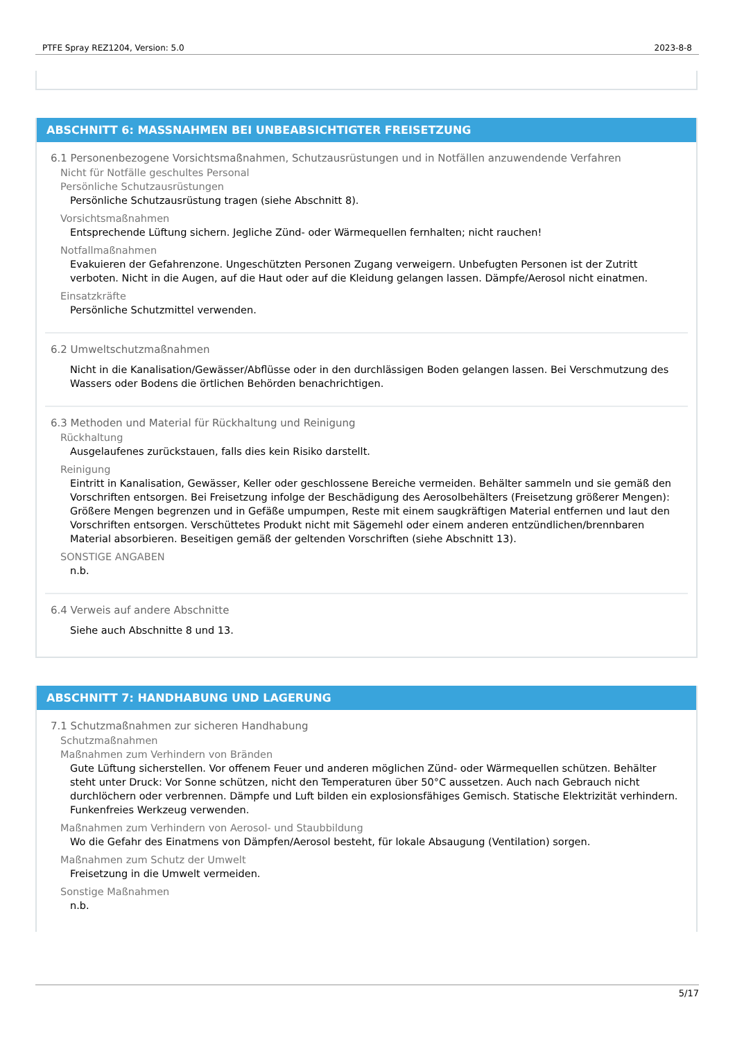PTFE Spray REZ1204, Version: 5.0 2023-8-8
ABSCHNITT 6: MASSNAHMEN BEI UNBEABSICHTIGTER FREISETZUNG
6.1 Personenbezogene Vorsichtsmaßnahmen, Schutzausrüstungen und in Notfällen anzuwendende Verfahren
Nicht für Notfälle geschultes Personal
Persönliche Schutzausrüstungen
Persönliche Schutzausrüstung tragen (siehe Abschnitt 8).
Vorsichtsmaßnahmen
Entsprechende Lüftung sichern. Jegliche Zünd- oder Wärmequellen fernhalten; nicht rauchen!
Notfallmaßnahmen
Evakuieren der Gefahrenzone. Ungeschützten Personen Zugang verweigern. Unbefugten Personen ist der Zutritt verboten. Nicht in die Augen, auf die Haut oder auf die Kleidung gelangen lassen. Dämpfe/Aerosol nicht einatmen.
Einsatzkräfte
Persönliche Schutzmittel verwenden.
6.2 Umweltschutzmaßnahmen
Nicht in die Kanalisation/Gewässer/Abflüsse oder in den durchlässigen Boden gelangen lassen. Bei Verschmutzung des Wassers oder Bodens die örtlichen Behörden benachrichtigen.
6.3 Methoden und Material für Rückhaltung und Reinigung
Rückhaltung
Ausgelaufenes zurückstauen, falls dies kein Risiko darstellt.
Reinigung
Eintritt in Kanalisation, Gewässer, Keller oder geschlossene Bereiche vermeiden. Behälter sammeln und sie gemäß den Vorschriften entsorgen. Bei Freisetzung infolge der Beschädigung des Aerosolbehälters (Freisetzung größerer Mengen): Größere Mengen begrenzen und in Gefäße umpumpen, Reste mit einem saugkräftigen Material entfernen und laut den Vorschriften entsorgen. Verschüttetes Produkt nicht mit Sägemehl oder einem anderen entzündlichen/brennbaren Material absorbieren. Beseitigen gemäß der geltenden Vorschriften (siehe Abschnitt 13).
SONSTIGE ANGABEN
n.b.
6.4 Verweis auf andere Abschnitte
Siehe auch Abschnitte 8 und 13.
ABSCHNITT 7: HANDHABUNG UND LAGERUNG
7.1 Schutzmaßnahmen zur sicheren Handhabung
Schutzmaßnahmen
Maßnahmen zum Verhindern von Bränden
Gute Lüftung sicherstellen. Vor offenem Feuer und anderen möglichen Zünd- oder Wärmequellen schützen. Behälter steht unter Druck: Vor Sonne schützen, nicht den Temperaturen über 50°C aussetzen. Auch nach Gebrauch nicht durchlöchern oder verbrennen. Dämpfe und Luft bilden ein explosionsfähiges Gemisch. Statische Elektrizität verhindern. Funkenfreies Werkzeug verwenden.
Maßnahmen zum Verhindern von Aerosol- und Staubbildung
Wo die Gefahr des Einatmens von Dämpfen/Aerosol besteht, für lokale Absaugung (Ventilation) sorgen.
Maßnahmen zum Schutz der Umwelt
Freisetzung in die Umwelt vermeiden.
Sonstige Maßnahmen
n.b.
5/17